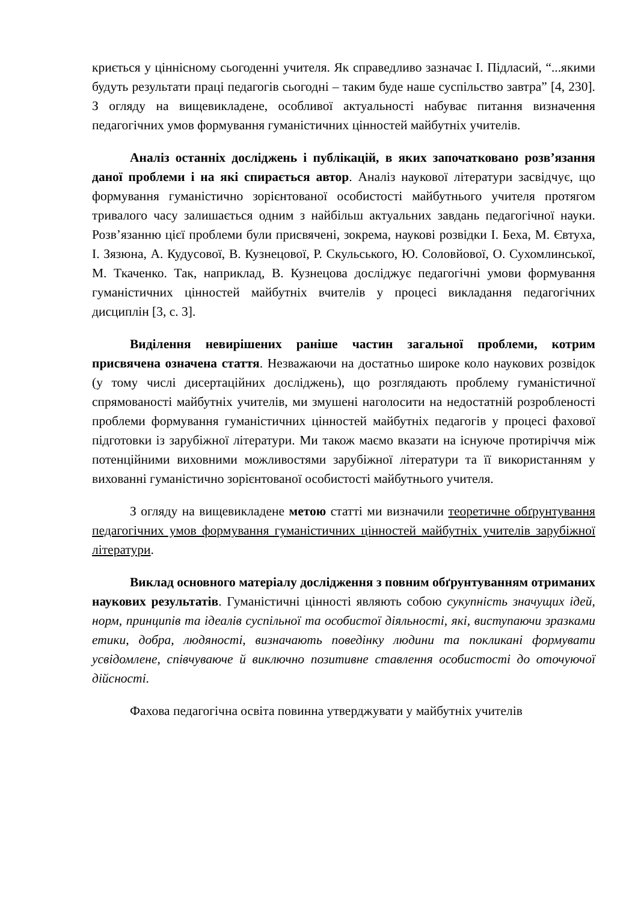криється у ціннісному сьогоденні учителя. Як справедливо зазначає І. Підласий, “...якими будуть результати праці педагогів сьогодні – таким буде наше суспільство завтра” [4, 230]. З огляду на вищевикладене, особливої актуальності набуває питання визначення педагогічних умов формування гуманістичних цінностей майбутніх учителів.
Аналіз останніх досліджень і публікацій, в яких започатковано розв’язання даної проблеми і на які спирається автор. Аналіз наукової літератури засвідчує, що формування гуманістично зорієнтованої особистості майбутнього учителя протягом тривалого часу залишається одним з найбільш актуальних завдань педагогічної науки. Розв’язанню цієї проблеми були присвячені, зокрема, наукові розвідки І. Беха, М. Євтуха, І. Зязюна, А. Кудусової, В. Кузнецової, Р. Скульського, Ю. Соловйової, О. Сухомлинської, М. Ткаченко. Так, наприклад, В. Кузнецова досліджує педагогічні умови формування гуманістичних цінностей майбутніх вчителів у процесі викладання педагогічних дисциплін [3, с. 3].
Виділення невирішених раніше частин загальної проблеми, котрим присвячена означена стаття. Незважаючи на достатньо широке коло наукових розвідок (у тому числі дисертаційних досліджень), що розглядають проблему гуманістичної спрямованості майбутніх учителів, ми змушені наголосити на недостатній розробленості проблеми формування гуманістичних цінностей майбутніх педагогів у процесі фахової підготовки із зарубіжної літератури. Ми також маємо вказати на існуюче протиріччя між потенційними виховними можливостями зарубіжної літератури та її використанням у вихованні гуманістично зорієнтованої особистості майбутнього учителя.
З огляду на вищевикладене метою статті ми визначили теоретичне обґрунтування педагогічних умов формування гуманістичних цінностей майбутніх учителів зарубіжної літератури.
Виклад основного матеріалу дослідження з повним обґрунтуванням отриманих наукових результатів. Гуманістичні цінності являють собою сукупність значущих ідей, норм, принципів та ідеалів суспільної та особистої діяльності, які, виступаючи зразками етики, добра, людяності, визначають поведінку людини та покликані формувати усвідомлене, співчуваюче й виключно позитивне ставлення особистості до оточуючої дійсності.
Фахова педагогічна освіта повинна утверджувати у майбутніх учителів